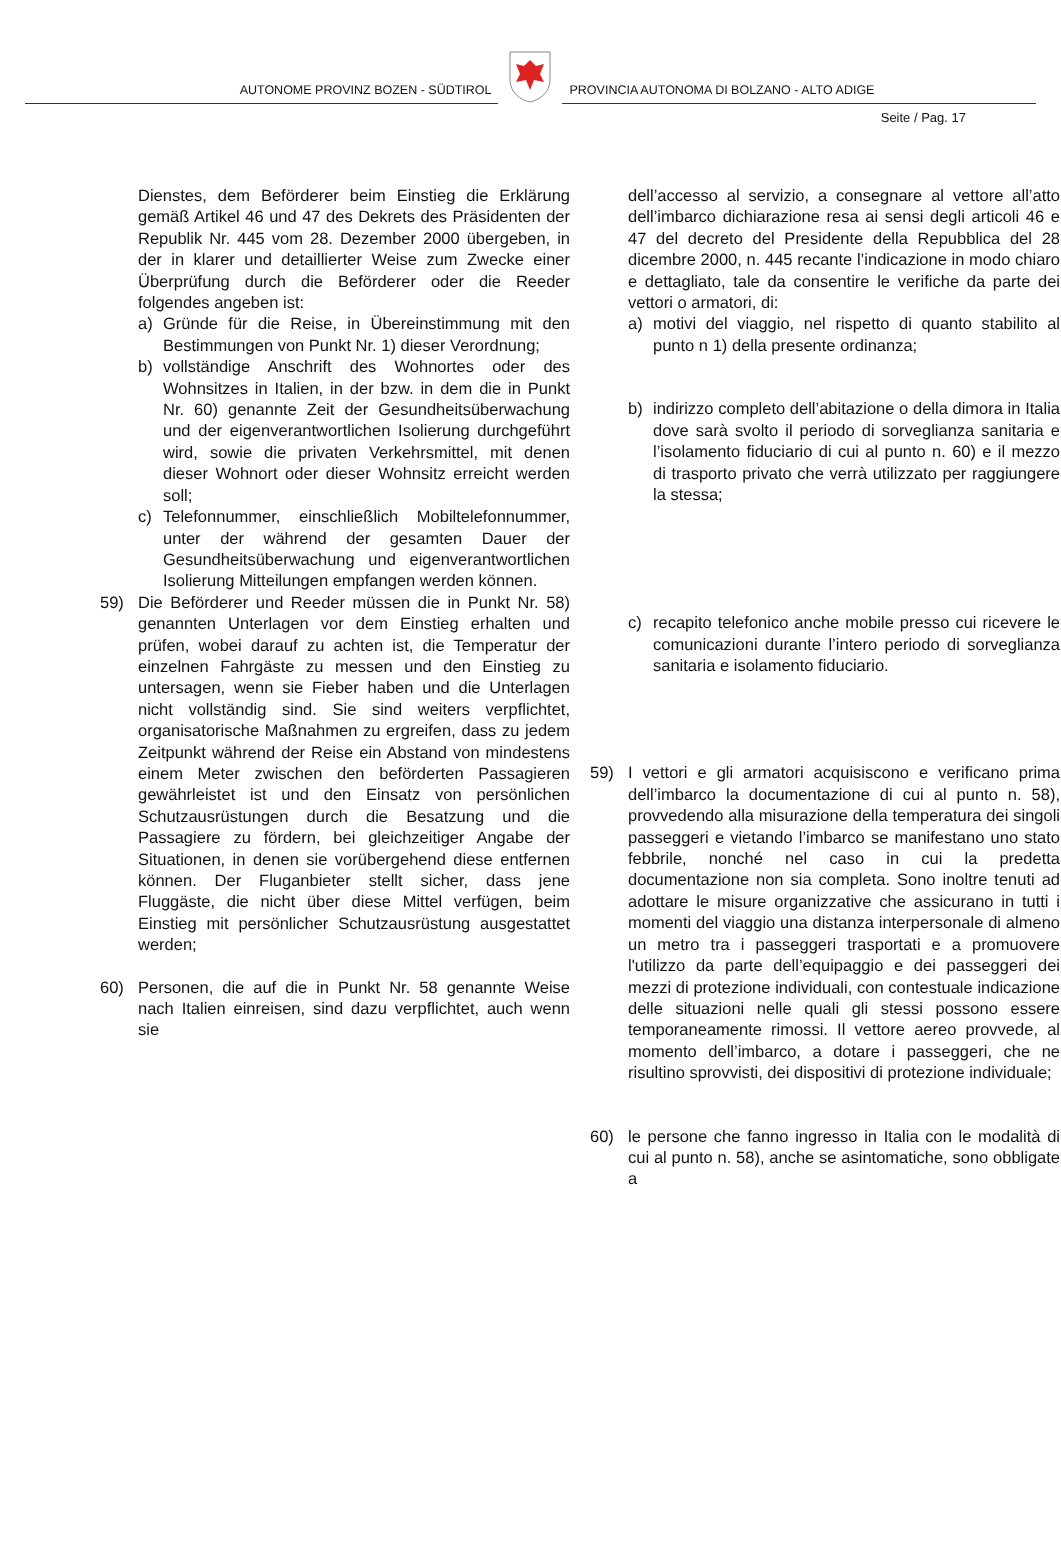AUTONOME PROVINZ BOZEN - SÜDTIROL
PROVINCIA AUTONOMA DI BOLZANO - ALTO ADIGE
Seite / Pag. 17
Dienstes, dem Beförderer beim Einstieg die Erklärung gemäß Artikel 46 und 47 des Dekrets des Präsidenten der Republik Nr. 445 vom 28. Dezember 2000 übergeben, in der in klarer und detaillierter Weise zum Zwecke einer Überprüfung durch die Beförderer oder die Reeder folgendes angeben ist:
a) Gründe für die Reise, in Übereinstimmung mit den Bestimmungen von Punkt Nr. 1) dieser Verordnung;
b) vollständige Anschrift des Wohnortes oder des Wohnsitzes in Italien, in der bzw. in dem die in Punkt Nr. 60) genannte Zeit der Gesundheitsüberwachung und der eigenverantwortlichen Isolierung durchgeführt wird, sowie die privaten Verkehrsmittel, mit denen dieser Wohnort oder dieser Wohnsitz erreicht werden soll;
c) Telefonnummer, einschließlich Mobiltelefonnummer, unter der während der gesamten Dauer der Gesundheitsüberwachung und eigenverantwortlichen Isolierung Mitteilungen empfangen werden können.
59) Die Beförderer und Reeder müssen die in Punkt Nr. 58) genannten Unterlagen vor dem Einstieg erhalten und prüfen, wobei darauf zu achten ist, die Temperatur der einzelnen Fahrgäste zu messen und den Einstieg zu untersagen, wenn sie Fieber haben und die Unterlagen nicht vollständig sind. Sie sind weiters verpflichtet, organisatorische Maßnahmen zu ergreifen, dass zu jedem Zeitpunkt während der Reise ein Abstand von mindestens einem Meter zwischen den beförderten Passagieren gewährleistet ist und den Einsatz von persönlichen Schutzausrüstungen durch die Besatzung und die Passagiere zu fördern, bei gleichzeitiger Angabe der Situationen, in denen sie vorübergehend diese entfernen können. Der Fluganbieter stellt sicher, dass jene Fluggäste, die nicht über diese Mittel verfügen, beim Einstieg mit persönlicher Schutzausrüstung ausgestattet werden;
60) Personen, die auf die in Punkt Nr. 58 genannte Weise nach Italien einreisen, sind dazu verpflichtet, auch wenn sie
dell’accesso al servizio, a consegnare al vettore all’atto dell’imbarco dichiarazione resa ai sensi degli articoli 46 e 47 del decreto del Presidente della Repubblica del 28 dicembre 2000, n. 445 recante l’indicazione in modo chiaro e dettagliato, tale da consentire le verifiche da parte dei vettori o armatori, di:
a) motivi del viaggio, nel rispetto di quanto stabilito al punto n 1) della presente ordinanza;
b) indirizzo completo dell’abitazione o della dimora in Italia dove sarà svolto il periodo di sorveglianza sanitaria e l’isolamento fiduciario di cui al punto n. 60) e il mezzo di trasporto privato che verrà utilizzato per raggiungere la stessa;
c) recapito telefonico anche mobile presso cui ricevere le comunicazioni durante l’intero periodo di sorveglianza sanitaria e isolamento fiduciario.
59) I vettori e gli armatori acquisiscono e verificano prima dell’imbarco la documentazione di cui al punto n. 58), provvedendo alla misurazione della temperatura dei singoli passeggeri e vietando l’imbarco se manifestano uno stato febbrile, nonché nel caso in cui la predetta documentazione non sia completa. Sono inoltre tenuti ad adottare le misure organizzative che assicurano in tutti i momenti del viaggio una distanza interpersonale di almeno un metro tra i passeggeri trasportati e a promuovere l'utilizzo da parte dell’equipaggio e dei passeggeri dei mezzi di protezione individuali, con contestuale indicazione delle situazioni nelle quali gli stessi possono essere temporaneamente rimossi. Il vettore aereo provvede, al momento dell’imbarco, a dotare i passeggeri, che ne risultino sprovvisti, dei dispositivi di protezione individuale;
60) le persone che fanno ingresso in Italia con le modalità di cui al punto n. 58), anche se asintomatiche, sono obbligate a